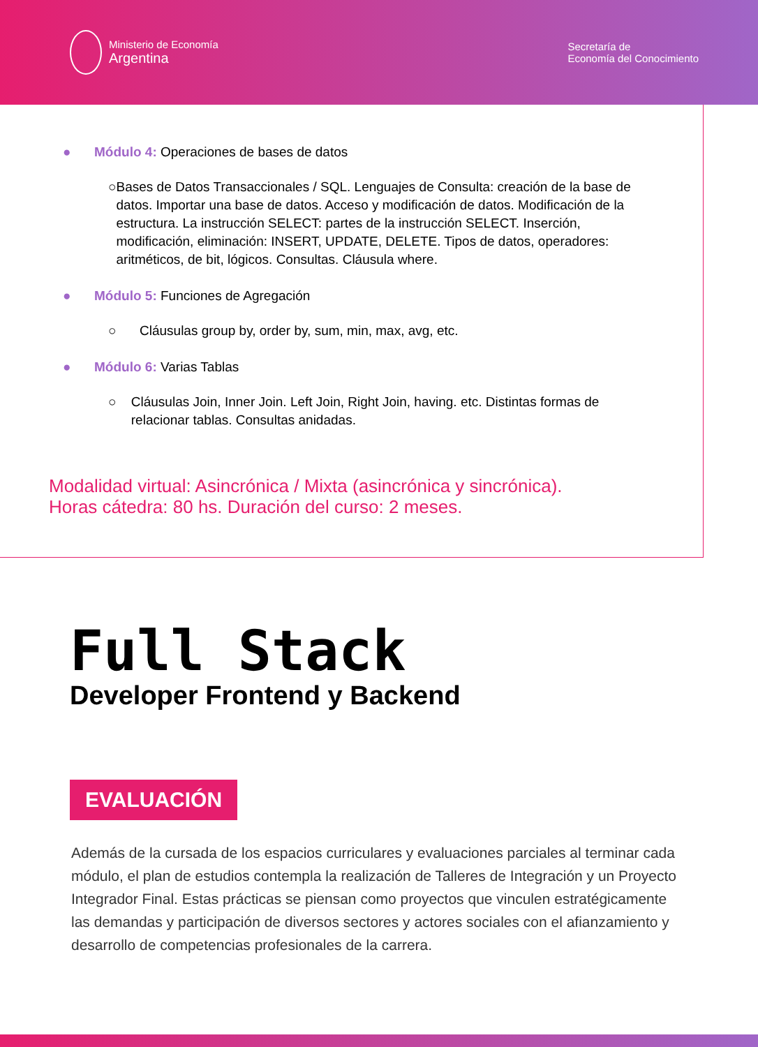Ministerio de Economía
Argentina
Secretaría de
Economía del Conocimiento
● Módulo 4: Operaciones de bases de datos
○ Bases de Datos Transaccionales / SQL. Lenguajes de Consulta: creación de la base de datos. Importar una base de datos. Acceso y modificación de datos. Modificación de la estructura. La instrucción SELECT: partes de la instrucción SELECT. Inserción, modificación, eliminación: INSERT, UPDATE, DELETE. Tipos de datos, operadores: aritméticos, de bit, lógicos. Consultas. Cláusula where.
● Módulo 5: Funciones de Agregación
○ Cláusulas group by, order by, sum, min, max, avg, etc.
● Módulo 6: Varias Tablas
○ Cláusulas Join, Inner Join. Left Join, Right Join, having. etc. Distintas formas de relacionar tablas. Consultas anidadas.
Modalidad virtual: Asincrónica / Mixta (asincrónica y sincrónica).
Horas cátedra: 80 hs. Duración del curso: 2 meses.
Full Stack
Developer Frontend y Backend
EVALUACIÓN
Además de la cursada de los espacios curriculares y evaluaciones parciales al terminar cada módulo, el plan de estudios contempla la realización de Talleres de Integración y un Proyecto Integrador Final. Estas prácticas se piensan como proyectos que vinculen estratégicamente las demandas y participación de diversos sectores y actores sociales con el afianzamiento y desarrollo de competencias profesionales de la carrera.